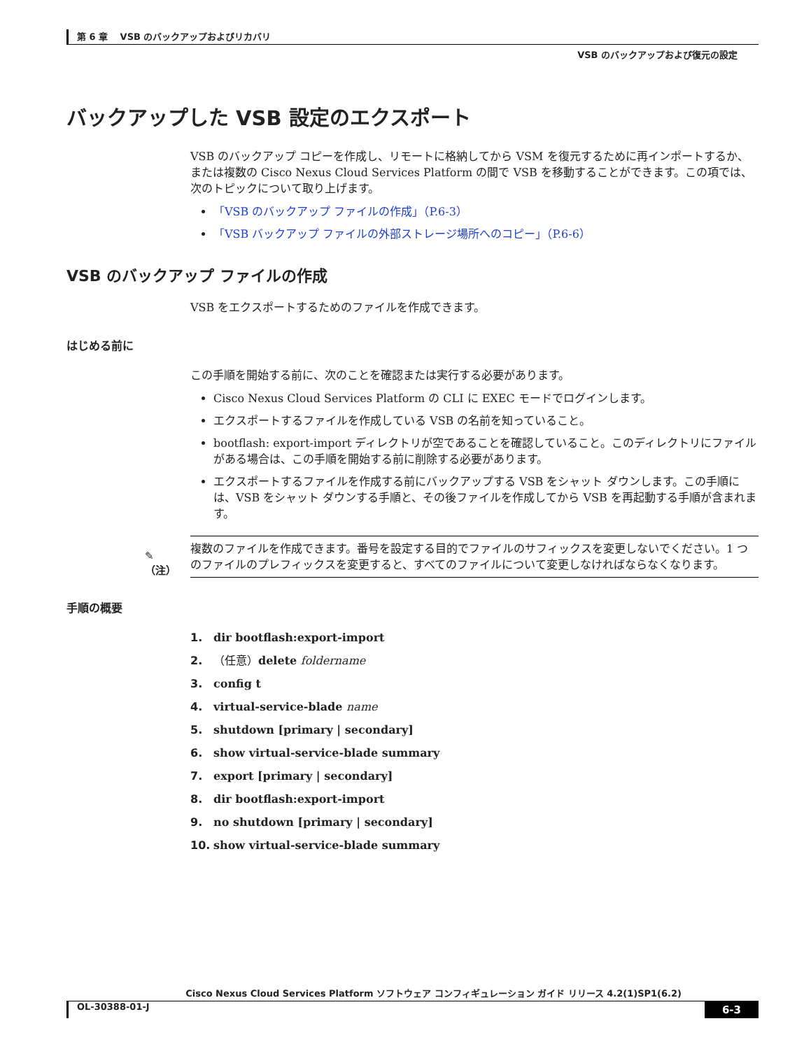第 6 章　 VSB のバックアップおよびリカバリ
VSB のバックアップおよび復元の設定
バックアップした VSB 設定のエクスポート
VSB のバックアップ コピーを作成し、リモートに格納してから VSM を復元するために再インポートするか、または複数の Cisco Nexus Cloud Services Platform の間で VSB を移動することができます。この項では、次のトピックについて取り上げます。
「VSB のバックアップ ファイルの作成」（P.6-3）
「VSB バックアップ ファイルの外部ストレージ場所へのコピー」（P.6-6）
VSB のバックアップ ファイルの作成
VSB をエクスポートするためのファイルを作成できます。
はじめる前に
この手順を開始する前に、次のことを確認または実行する必要があります。
Cisco Nexus Cloud Services Platform の CLI に EXEC モードでログインします。
エクスポートするファイルを作成している VSB の名前を知っていること。
bootflash: export-import ディレクトリが空であることを確認していること。このディレクトリにファイルがある場合は、この手順を開始する前に削除する必要があります。
エクスポートするファイルを作成する前にバックアップする VSB をシャット ダウンします。この手順には、VSB をシャット ダウンする手順と、その後ファイルを作成してから VSB を再起動する手順が含まれます。
✎
（注）
複数のファイルを作成できます。番号を設定する目的でファイルのサフィックスを変更しないでください。1 つのファイルのプレフィックスを変更すると、すべてのファイルについて変更しなければならなくなります。
手順の概要
1. dir bootflash:export-import
2. （任意）delete foldername
3. config t
4. virtual-service-blade name
5. shutdown [primary | secondary]
6. show virtual-service-blade summary
7. export [primary | secondary]
8. dir bootflash:export-import
9. no shutdown [primary | secondary]
10. show virtual-service-blade summary
Cisco Nexus Cloud Services Platform ソフトウェア コンフィギュレーション ガイド リリース 4.2(1)SP1(6.2)
OL-30388-01-J 6-3